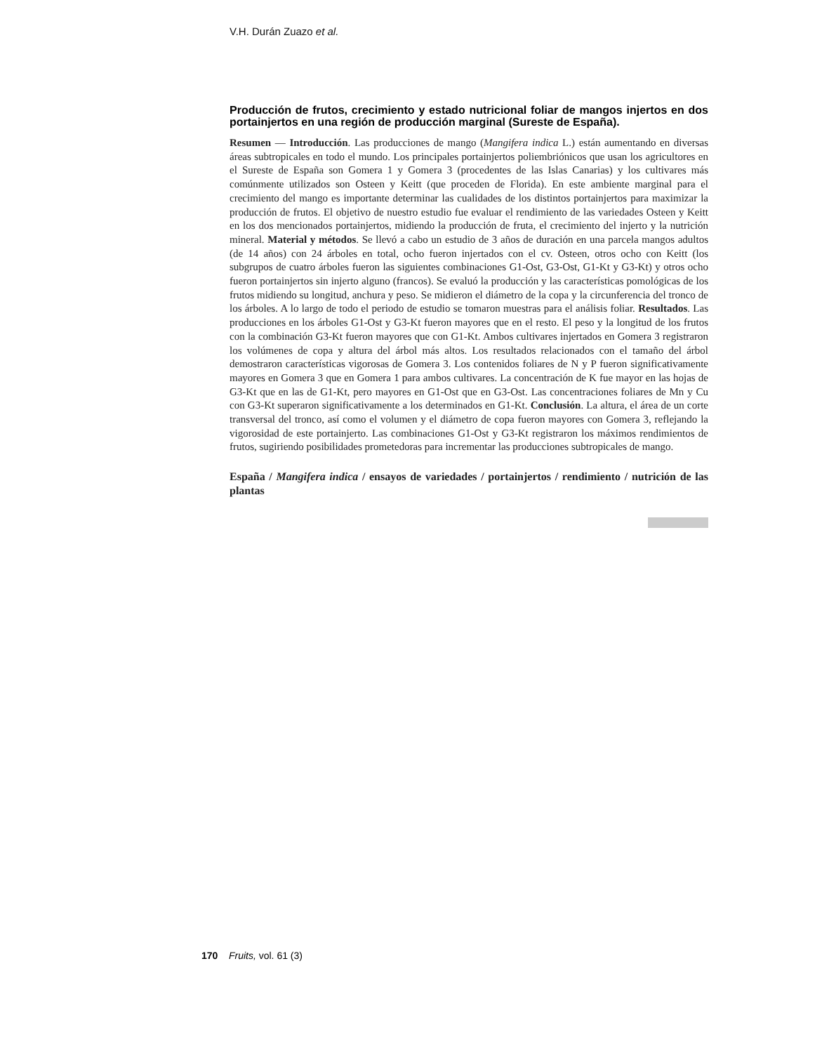V.H. Durán Zuazo et al.
Producción de frutos, crecimiento y estado nutricional foliar de mangos injertos en dos portainjertos en una región de producción marginal (Sureste de España).
Resumen — Introducción. Las producciones de mango (Mangifera indica L.) están aumentando en diversas áreas subtropicales en todo el mundo. Los principales portainjertos poliembriónicos que usan los agricultores en el Sureste de España son Gomera 1 y Gomera 3 (procedentes de las Islas Canarias) y los cultivares más comúnmente utilizados son Osteen y Keitt (que proceden de Florida). En este ambiente marginal para el crecimiento del mango es importante determinar las cualidades de los distintos portainjertos para maximizar la producción de frutos. El objetivo de nuestro estudio fue evaluar el rendimiento de las variedades Osteen y Keitt en los dos mencionados portainjertos, midiendo la producción de fruta, el crecimiento del injerto y la nutrición mineral. Material y métodos. Se llevó a cabo un estudio de 3 años de duración en una parcela mangos adultos (de 14 años) con 24 árboles en total, ocho fueron injertados con el cv. Osteen, otros ocho con Keitt (los subgrupos de cuatro árboles fueron las siguientes combinaciones G1-Ost, G3-Ost, G1-Kt y G3-Kt) y otros ocho fueron portainjertos sin injerto alguno (francos). Se evaluó la producción y las características pomológicas de los frutos midiendo su longitud, anchura y peso. Se midieron el diámetro de la copa y la circunferencia del tronco de los árboles. A lo largo de todo el periodo de estudio se tomaron muestras para el análisis foliar. Resultados. Las producciones en los árboles G1-Ost y G3-Kt fueron mayores que en el resto. El peso y la longitud de los frutos con la combinación G3-Kt fueron mayores que con G1-Kt. Ambos cultivares injertados en Gomera 3 registraron los volúmenes de copa y altura del árbol más altos. Los resultados relacionados con el tamaño del árbol demostraron características vigorosas de Gomera 3. Los contenidos foliares de N y P fueron significativamente mayores en Gomera 3 que en Gomera 1 para ambos cultivares. La concentración de K fue mayor en las hojas de G3-Kt que en las de G1-Kt, pero mayores en G1-Ost que en G3-Ost. Las concentraciones foliares de Mn y Cu con G3-Kt superaron significativamente a los determinados en G1-Kt. Conclusión. La altura, el área de un corte transversal del tronco, así como el volumen y el diámetro de copa fueron mayores con Gomera 3, reflejando la vigorosidad de este portainjerto. Las combinaciones G1-Ost y G3-Kt registraron los máximos rendimientos de frutos, sugiriendo posibilidades prometedoras para incrementar las producciones subtropicales de mango.
España / Mangifera indica / ensayos de variedades / portainjertos / rendimiento / nutrición de las plantas
170 Fruits, vol. 61 (3)